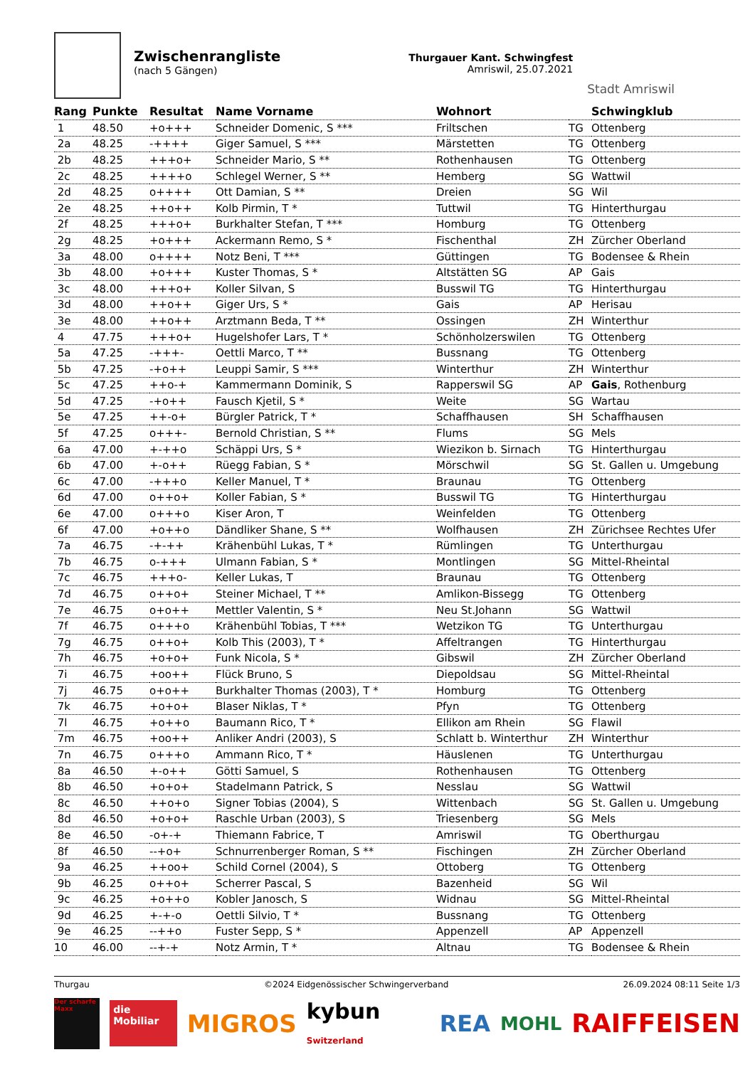Zwischenrangliste
(nach 5 Gängen)
Thurgauer Kant. Schwingfest
Amriswil, 25.07.2021
Stadt Amriswil
| Rang | Punkte | Resultat | Name Vorname | Wohnort | | Schwingklub |
| --- | --- | --- | --- | --- | --- | --- |
| 1 | 48.50 | +o+++ | Schneider Domenic, S *** | Friltschen | TG | Ottenberg |
| 2a | 48.25 | -++++ | Giger Samuel, S *** | Märstetten | TG | Ottenberg |
| 2b | 48.25 | +++o+ | Schneider Mario, S ** | Rothenhausen | TG | Ottenberg |
| 2c | 48.25 | ++++o | Schlegel Werner, S ** | Hemberg | SG | Wattwil |
| 2d | 48.25 | o++++ | Ott Damian, S ** | Dreien | SG | Wil |
| 2e | 48.25 | ++o++ | Kolb Pirmin, T * | Tuttwil | TG | Hinterthurgau |
| 2f | 48.25 | +++o+ | Burkhalter Stefan, T *** | Homburg | TG | Ottenberg |
| 2g | 48.25 | +o+++ | Ackermann Remo, S * | Fischenthal | ZH | Zürcher Oberland |
| 3a | 48.00 | o++++ | Notz Beni, T *** | Güttingen | TG | Bodensee & Rhein |
| 3b | 48.00 | +o+++ | Kuster Thomas, S * | Altstätten SG | AP | Gais |
| 3c | 48.00 | +++o+ | Koller Silvan, S | Busswil TG | TG | Hinterthurgau |
| 3d | 48.00 | ++o++ | Giger Urs, S * | Gais | AP | Herisau |
| 3e | 48.00 | ++o++ | Arztmann Beda, T ** | Ossingen | ZH | Winterthur |
| 4 | 47.75 | +++o+ | Hugelshofer Lars, T * | Schönholzerswilen | TG | Ottenberg |
| 5a | 47.25 | -+++- | Oettli Marco, T ** | Bussnang | TG | Ottenberg |
| 5b | 47.25 | -+o++ | Leuppi Samir, S *** | Winterthur | ZH | Winterthur |
| 5c | 47.25 | ++o-+ | Kammermann Dominik, S | Rapperswil SG | AP | Gais , Rothenburg |
| 5d | 47.25 | -+o++ | Fausch Kjetil, S * | Weite | SG | Wartau |
| 5e | 47.25 | ++-o+ | Bürgler Patrick, T * | Schaffhausen | SH | Schaffhausen |
| 5f | 47.25 | o+++- | Bernold Christian, S ** | Flums | SG | Mels |
| 6a | 47.00 | +-++o | Schäppi Urs, S * | Wiezikon b. Sirnach | TG | Hinterthurgau |
| 6b | 47.00 | +-o++ | Rüegg Fabian, S * | Mörschwil | SG | St. Gallen u. Umgebung |
| 6c | 47.00 | -+++o | Keller Manuel, T * | Braunau | TG | Ottenberg |
| 6d | 47.00 | o++o+ | Koller Fabian, S * | Busswil TG | TG | Hinterthurgau |
| 6e | 47.00 | o+++o | Kiser Aron, T | Weinfelden | TG | Ottenberg |
| 6f | 47.00 | +o++o | Dändliker Shane, S ** | Wolfhausen | ZH | Zürichsee Rechtes Ufer |
| 7a | 46.75 | -+-++ | Krähenbühl Lukas, T * | Rümlingen | TG | Unterthurgau |
| 7b | 46.75 | o-+++ | Ulmann Fabian, S * | Montlingen | SG | Mittel-Rheintal |
| 7c | 46.75 | +++o- | Keller Lukas, T | Braunau | TG | Ottenberg |
| 7d | 46.75 | o++o+ | Steiner Michael, T ** | Amlikon-Bissegg | TG | Ottenberg |
| 7e | 46.75 | o+o++ | Mettler Valentin, S * | Neu St.Johann | SG | Wattwil |
| 7f | 46.75 | o+++o | Krähenbühl Tobias, T *** | Wetzikon TG | TG | Unterthurgau |
| 7g | 46.75 | o++o+ | Kolb This (2003), T * | Affeltrangen | TG | Hinterthurgau |
| 7h | 46.75 | +o+o+ | Funk Nicola, S * | Gibswil | ZH | Zürcher Oberland |
| 7i | 46.75 | +oo++ | Flück Bruno, S | Diepoldsau | SG | Mittel-Rheintal |
| 7j | 46.75 | o+o++ | Burkhalter Thomas (2003), T * | Homburg | TG | Ottenberg |
| 7k | 46.75 | +o+o+ | Blaser Niklas, T * | Pfyn | TG | Ottenberg |
| 7l | 46.75 | +o++o | Baumann Rico, T * | Ellikon am Rhein | SG | Flawil |
| 7m | 46.75 | +oo++ | Anliker Andri (2003), S | Schlatt b. Winterthur | ZH | Winterthur |
| 7n | 46.75 | o+++o | Ammann Rico, T * | Häuslenen | TG | Unterthurgau |
| 8a | 46.50 | +-o++ | Götti Samuel, S | Rothenhausen | TG | Ottenberg |
| 8b | 46.50 | +o+o+ | Stadelmann Patrick, S | Nesslau | SG | Wattwil |
| 8c | 46.50 | ++o+o | Signer Tobias (2004), S | Wittenbach | SG | St. Gallen u. Umgebung |
| 8d | 46.50 | +o+o+ | Raschle Urban (2003), S | Triesenberg | SG | Mels |
| 8e | 46.50 | -o+-+ | Thiemann Fabrice, T | Amriswil | TG | Oberthurgau |
| 8f | 46.50 | --+o+ | Schnurrenberger Roman, S ** | Fischingen | ZH | Zürcher Oberland |
| 9a | 46.25 | ++oo+ | Schild Cornel (2004), S | Ottoberg | TG | Ottenberg |
| 9b | 46.25 | o++o+ | Scherrer Pascal, S | Bazenheid | SG | Wil |
| 9c | 46.25 | +o++o | Kobler Janosch, S | Widnau | SG | Mittel-Rheintal |
| 9d | 46.25 | +-+-o | Oettli Silvio, T * | Bussnang | TG | Ottenberg |
| 9e | 46.25 | --++o | Fuster Sepp, S * | Appenzell | AP | Appenzell |
| 10 | 46.00 | --+-+ | Notz Armin, T * | Altnau | TG | Bodensee & Rhein |
Thurgau ©2024 Eidgenössischer Schwingerverband 26.09.2024 08:11 Seite 1/3
Der scharfe Maxx
die Mobiliar
MIGROS kybun Switzerland
REA
MOHL
RAIFFEISEN